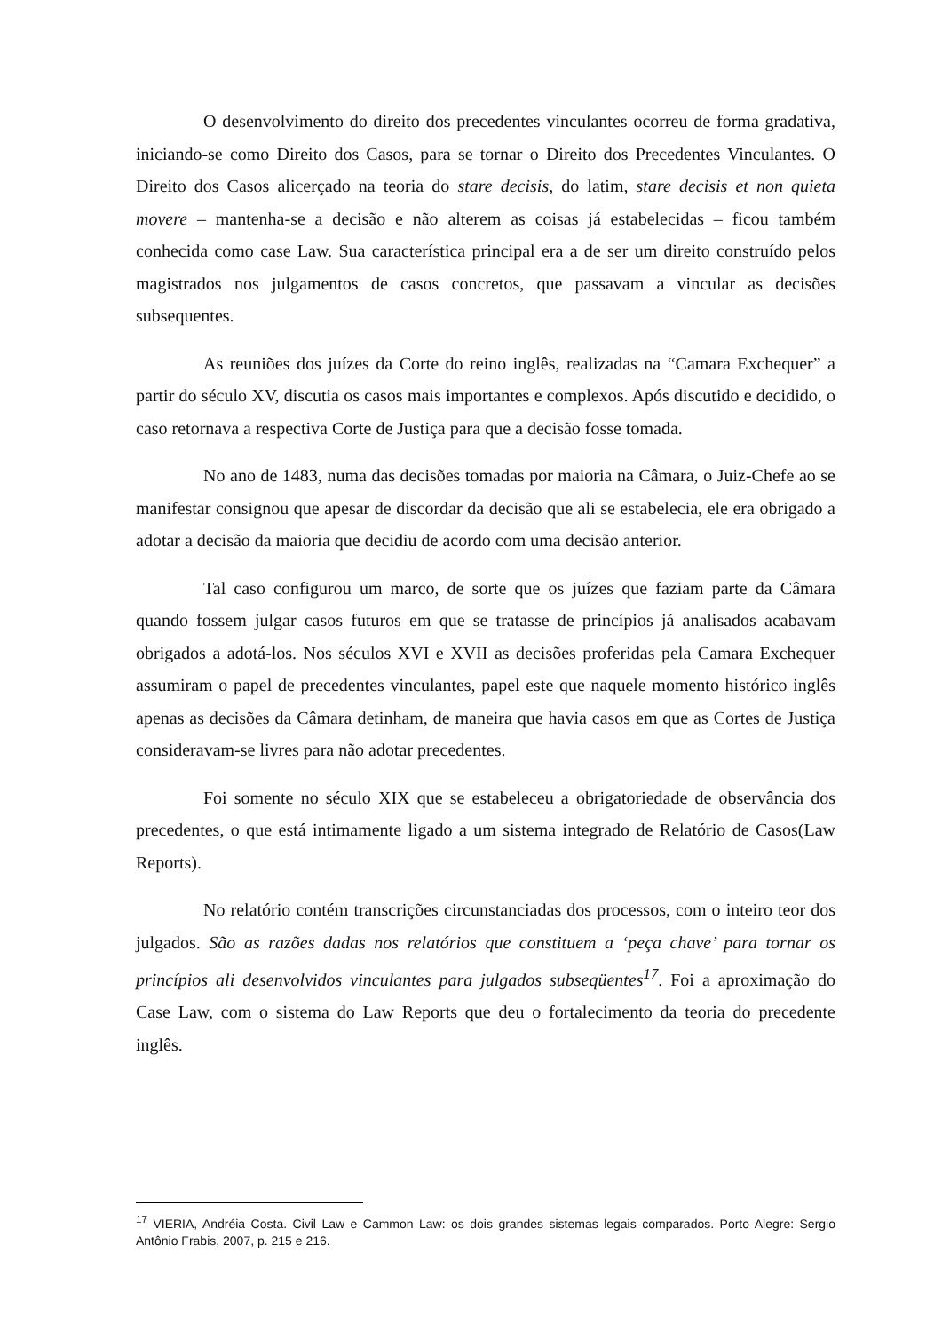O desenvolvimento do direito dos precedentes vinculantes ocorreu de forma gradativa, iniciando-se como Direito dos Casos, para se tornar o Direito dos Precedentes Vinculantes. O Direito dos Casos alicerçado na teoria do stare decisis, do latim, stare decisis et non quieta movere – mantenha-se a decisão e não alterem as coisas já estabelecidas – ficou também conhecida como case Law. Sua característica principal era a de ser um direito construído pelos magistrados nos julgamentos de casos concretos, que passavam a vincular as decisões subsequentes.
As reuniões dos juízes da Corte do reino inglês, realizadas na “Camara Exchequer” a partir do século XV, discutia os casos mais importantes e complexos. Após discutido e decidido, o caso retornava a respectiva Corte de Justiça para que a decisão fosse tomada.
No ano de 1483, numa das decisões tomadas por maioria na Câmara, o Juiz-Chefe ao se manifestar consignou que apesar de discordar da decisão que ali se estabelecia, ele era obrigado a adotar a decisão da maioria que decidiu de acordo com uma decisão anterior.
Tal caso configurou um marco, de sorte que os juízes que faziam parte da Câmara quando fossem julgar casos futuros em que se tratasse de princípios já analisados acabavam obrigados a adotá-los. Nos séculos XVI e XVII as decisões proferidas pela Camara Exchequer assumiram o papel de precedentes vinculantes, papel este que naquele momento histórico inglês apenas as decisões da Câmara detinham, de maneira que havia casos em que as Cortes de Justiça consideravam-se livres para não adotar precedentes.
Foi somente no século XIX que se estabeleceu a obrigatoriedade de observância dos precedentes, o que está intimamente ligado a um sistema integrado de Relatório de Casos(Law Reports).
No relatório contém transcrições circunstanciadas dos processos, com o inteiro teor dos julgados. São as razões dadas nos relatórios que constituem a ‘peça chave’ para tornar os princípios ali desenvolvidos vinculantes para julgados subseqüentes<sup>17</sup>. Foi a aproximação do Case Law, com o sistema do Law Reports que deu o fortalecimento da teoria do precedente inglês.
<sup>17</sup> VIERIA, Andréia Costa. Civil Law e Cammon Law: os dois grandes sistemas legais comparados. Porto Alegre: Sergio Antônio Frabis, 2007, p. 215 e 216.